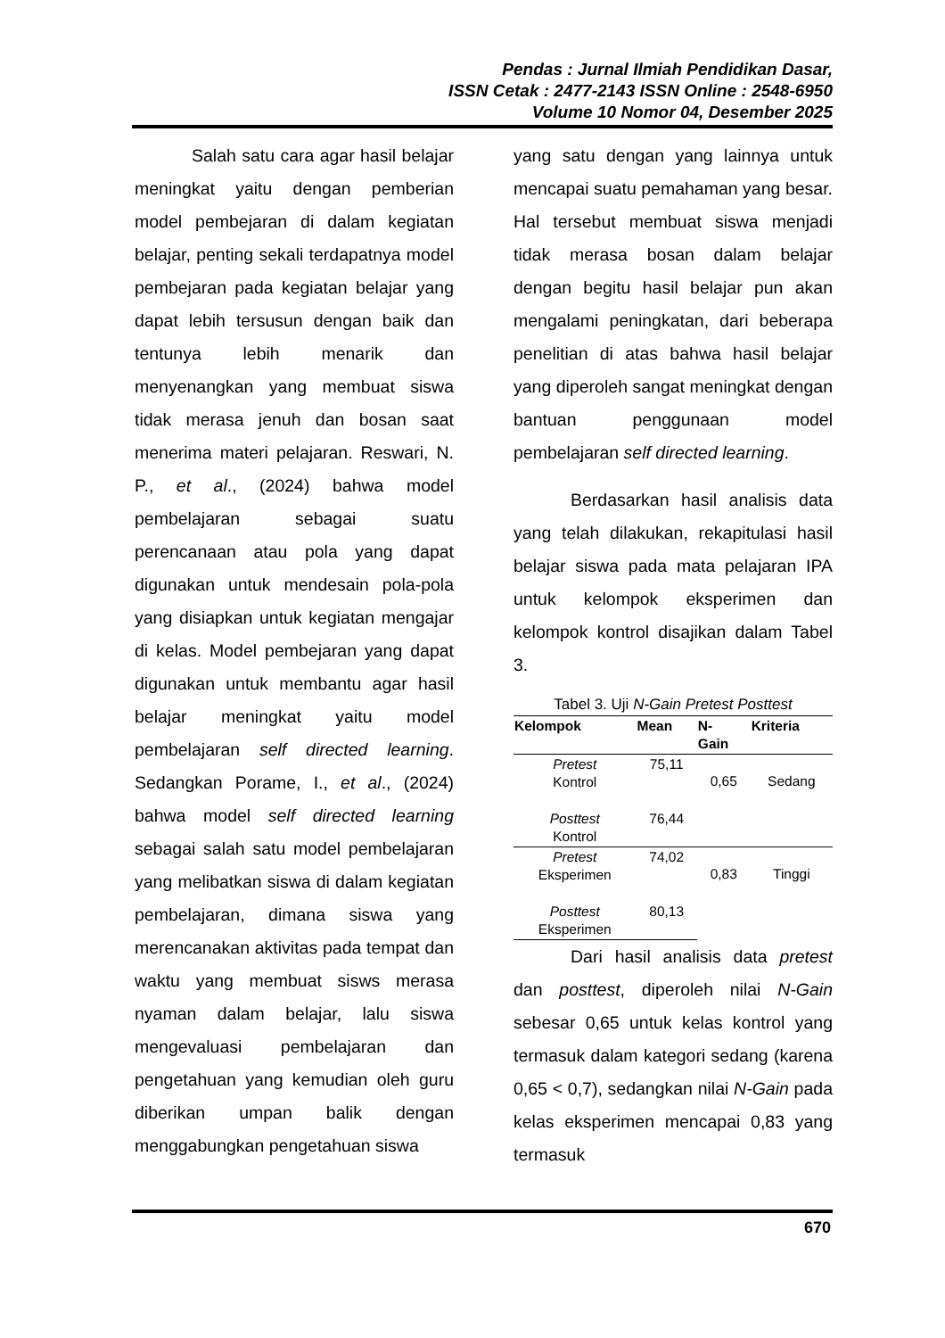Pendas : Jurnal Ilmiah Pendidikan Dasar,
ISSN Cetak : 2477-2143 ISSN Online : 2548-6950
Volume 10 Nomor 04, Desember 2025
Salah satu cara agar hasil belajar meningkat yaitu dengan pemberian model pembejaran di dalam kegiatan belajar, penting sekali terdapatnya model pembejaran pada kegiatan belajar yang dapat lebih tersusun dengan baik dan tentunya lebih menarik dan menyenangkan yang membuat siswa tidak merasa jenuh dan bosan saat menerima materi pelajaran. Reswari, N. P., et al., (2024) bahwa model pembelajaran sebagai suatu perencanaan atau pola yang dapat digunakan untuk mendesain pola-pola yang disiapkan untuk kegiatan mengajar di kelas. Model pembejaran yang dapat digunakan untuk membantu agar hasil belajar meningkat yaitu model pembelajaran self directed learning. Sedangkan Porame, I., et al., (2024) bahwa model self directed learning sebagai salah satu model pembelajaran yang melibatkan siswa di dalam kegiatan pembelajaran, dimana siswa yang merencanakan aktivitas pada tempat dan waktu yang membuat sisws merasa nyaman dalam belajar, lalu siswa mengevaluasi pembelajaran dan pengetahuan yang kemudian oleh guru diberikan umpan balik dengan menggabungkan pengetahuan siswa
yang satu dengan yang lainnya untuk mencapai suatu pemahaman yang besar. Hal tersebut membuat siswa menjadi tidak merasa bosan dalam belajar dengan begitu hasil belajar pun akan mengalami peningkatan, dari beberapa penelitian di atas bahwa hasil belajar yang diperoleh sangat meningkat dengan bantuan penggunaan model pembelajaran self directed learning.
Berdasarkan hasil analisis data yang telah dilakukan, rekapitulasi hasil belajar siswa pada mata pelajaran IPA untuk kelompok eksperimen dan kelompok kontrol disajikan dalam Tabel 3.
Tabel 3. Uji N-Gain Pretest Posttest
| Kelompok | Mean | N- Gain | Kriteria |
| --- | --- | --- | --- |
| Pretest Kontrol | 75,11 | 0,65 | Sedang |
| Posttest Kontrol | 76,44 | | |
| Pretest Eksperimen | 74,02 | 0,83 | Tinggi |
| Posttest Eksperimen | 80,13 | | |
Dari hasil analisis data pretest dan posttest, diperoleh nilai N-Gain sebesar 0,65 untuk kelas kontrol yang termasuk dalam kategori sedang (karena 0,65 < 0,7), sedangkan nilai N-Gain pada kelas eksperimen mencapai 0,83 yang termasuk
670